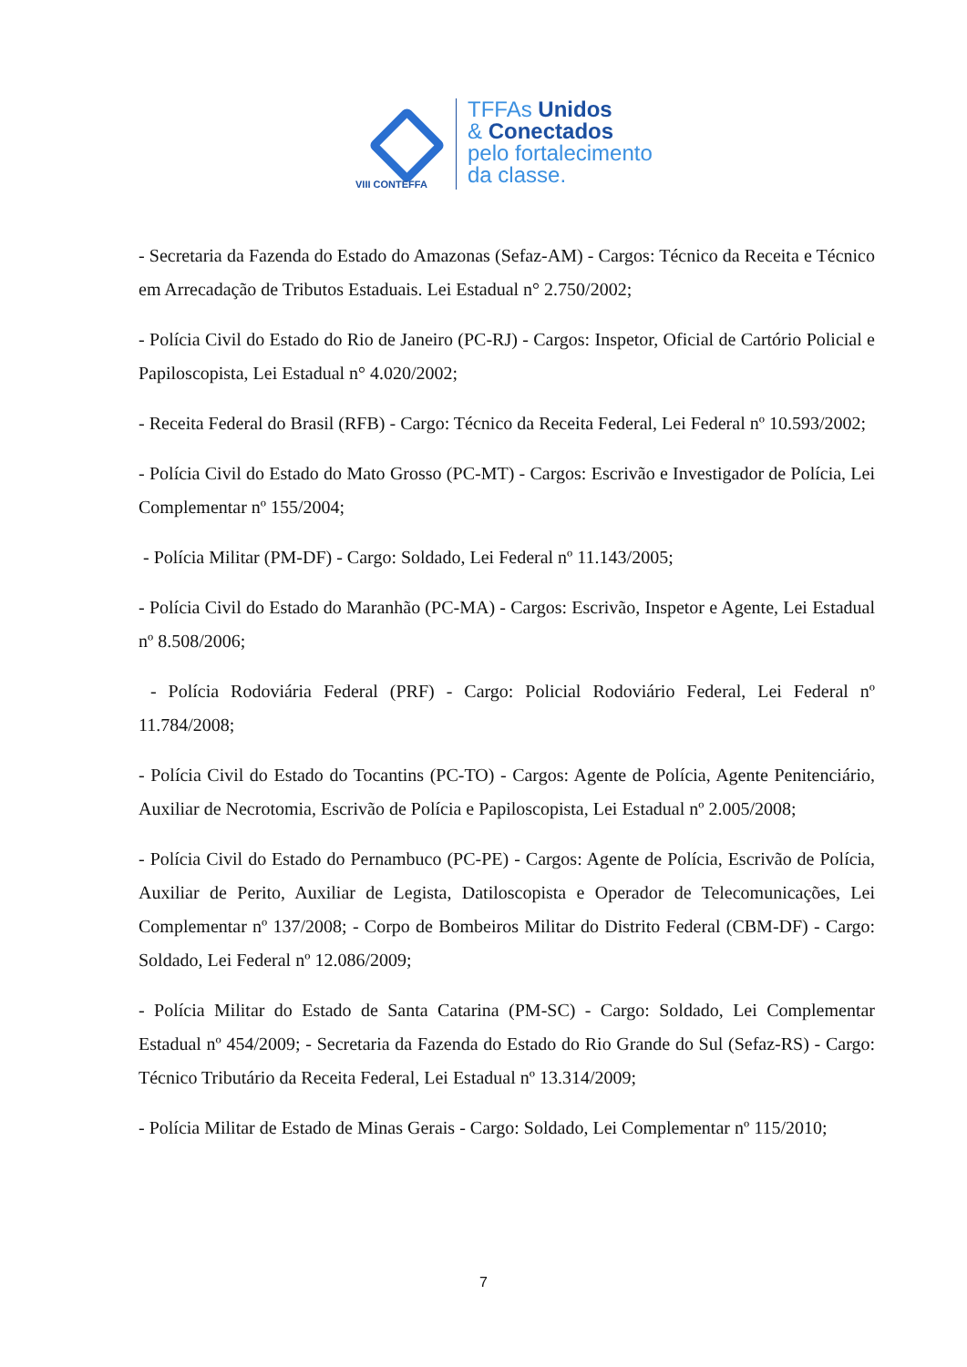VIII CONTEFFA
TFFAs Unidos
& Conectados
pelo fortalecimento
da classe.
- Secretaria da Fazenda do Estado do Amazonas (Sefaz-AM) - Cargos: Técnico da Receita e Técnico em Arrecadação de Tributos Estaduais. Lei Estadual n° 2.750/2002;
- Polícia Civil do Estado do Rio de Janeiro (PC-RJ) - Cargos: Inspetor, Oficial de Cartório Policial e Papiloscopista, Lei Estadual n° 4.020/2002;
- Receita Federal do Brasil (RFB) - Cargo: Técnico da Receita Federal, Lei Federal nº 10.593/2002;
- Polícia Civil do Estado do Mato Grosso (PC-MT) - Cargos: Escrivão e Investigador de Polícia, Lei Complementar nº 155/2004;
- Polícia Militar (PM-DF) - Cargo: Soldado, Lei Federal nº 11.143/2005;
- Polícia Civil do Estado do Maranhão (PC-MA) - Cargos: Escrivão, Inspetor e Agente, Lei Estadual nº 8.508/2006;
- Polícia Rodoviária Federal (PRF) - Cargo: Policial Rodoviário Federal, Lei Federal nº 11.784/2008;
- Polícia Civil do Estado do Tocantins (PC-TO) - Cargos: Agente de Polícia, Agente Penitenciário, Auxiliar de Necrotomia, Escrivão de Polícia e Papiloscopista, Lei Estadual nº 2.005/2008;
- Polícia Civil do Estado do Pernambuco (PC-PE) - Cargos: Agente de Polícia, Escrivão de Polícia, Auxiliar de Perito, Auxiliar de Legista, Datiloscopista e Operador de Telecomunicações, Lei Complementar nº 137/2008; - Corpo de Bombeiros Militar do Distrito Federal (CBM-DF) - Cargo: Soldado, Lei Federal nº 12.086/2009;
- Polícia Militar do Estado de Santa Catarina (PM-SC) - Cargo: Soldado, Lei Complementar Estadual nº 454/2009; - Secretaria da Fazenda do Estado do Rio Grande do Sul (Sefaz-RS) - Cargo: Técnico Tributário da Receita Federal, Lei Estadual nº 13.314/2009;
- Polícia Militar de Estado de Minas Gerais - Cargo: Soldado, Lei Complementar nº 115/2010;
7